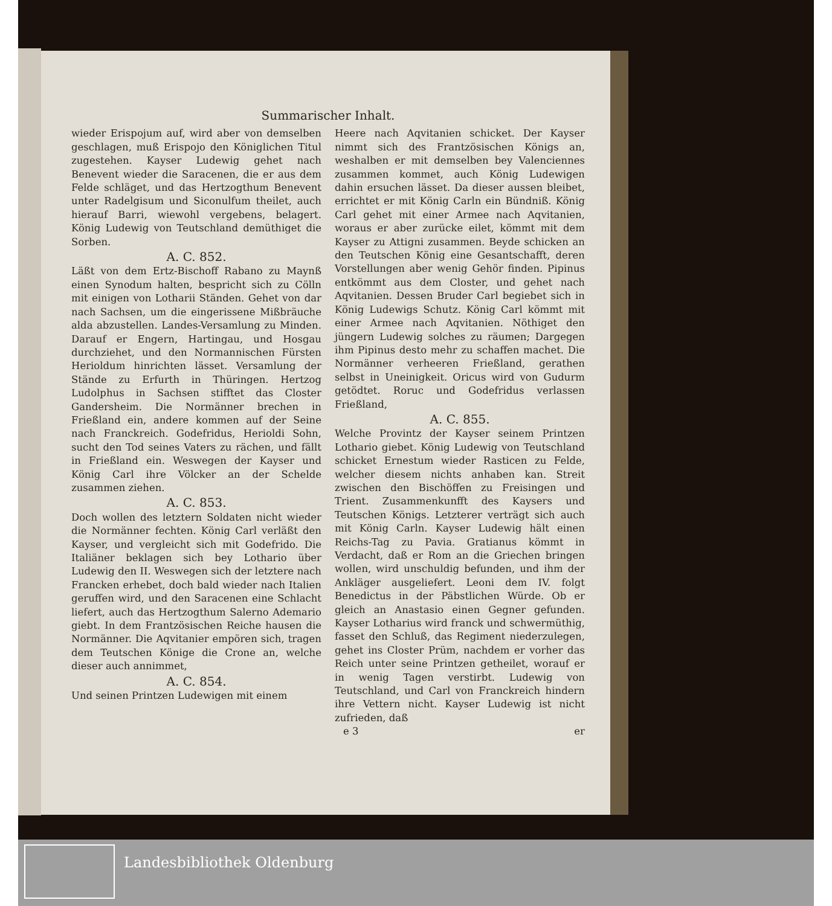Summarischer Inhalt.
wieder Erispojum auf, wird aber von demselben geschlagen, muß Erispojo den Königlichen Titul zugestehen. Kayser Ludewig gehet nach Benevent wieder die Saracenen, die er aus dem Felde schläget, und das Hertzogthum Benevent unter Radelgisum und Siconulfum theilet, auch hierauf Barri, wiewohl vergebens, belagert. König Ludewig von Teutschland demüthiget die Sorben.
A. C. 852.
Läßt von dem Ertz-Bischoff Rabano zu Maynß einen Synodum halten, bespricht sich zu Cölln mit einigen von Lotharii Ständen. Gehet von dar nach Sachsen, um die eingerissene Mißbräuche alda abzustellen. Landes-Versamlung zu Minden. Darauf er Engern, Hartingau, und Hosgau durchziehet, und den Normannischen Fürsten Herioldum hinrichten lässet. Versamlung der Stände zu Erfurth in Thüringen. Hertzog Ludolphus in Sachsen stifftet das Closter Gandersheim. Die Normänner brechen in Frießland ein, andere kommen auf der Seine nach Franckreich. Godefridus, Herioldi Sohn, sucht den Tod seines Vaters zu rächen, und fällt in Frießland ein. Weswegen der Kayser und König Carl ihre Völcker an der Schelde zusammen ziehen.
A. C. 853.
Doch wollen des letztern Soldaten nicht wieder die Normänner fechten. König Carl verläßt den Kayser, und vergleicht sich mit Godefrido. Die Italiäner beklagen sich bey Lothario über Ludewig den II. Weswegen sich der letztere nach Francken erhebet, doch bald wieder nach Italien geruffen wird, und den Saracenen eine Schlacht liefert, auch das Hertzogthum Salerno Ademario giebt. In dem Frantzösischen Reiche hausen die Normänner. Die Aqvitanier empören sich, tragen dem Teutschen Könige die Crone an, welche dieser auch annimmet,
A. C. 854.
Und seinen Printzen Ludewigen mit einem
Heere nach Aqvitanien schicket. Der Kayser nimmt sich des Frantzösischen Königs an, weshalben er mit demselben bey Valenciennes zusammen kommet, auch König Ludewigen dahin ersuchen lässet. Da dieser aussen bleibet, errichtet er mit König Carln ein Bündniß. König Carl gehet mit einer Armee nach Aqvitanien, woraus er aber zurücke eilet, kömmt mit dem Kayser zu Attigni zusammen. Beyde schicken an den Teutschen König eine Gesantschafft, deren Vorstellungen aber wenig Gehör finden. Pipinus entkömmt aus dem Closter, und gehet nach Aqvitanien. Dessen Bruder Carl begiebet sich in König Ludewigs Schutz. König Carl kömmt mit einer Armee nach Aqvitanien. Nöthiget den jüngern Ludewig solches zu räumen; Dargegen ihm Pipinus desto mehr zu schaffen machet. Die Normänner verheeren Frießland, gerathen selbst in Uneinigkeit. Oricus wird von Gudurm getödtet. Roruc und Godefridus verlassen Frießland,
A. C. 855.
Welche Provintz der Kayser seinem Printzen Lothario giebet. König Ludewig von Teutschland schicket Ernestum wieder Rasticen zu Felde, welcher diesem nichts anhaben kan. Streit zwischen den Bischöffen zu Freisingen und Trient. Zusammenkunfft des Kaysers und Teutschen Königs. Letzterer verträgt sich auch mit König Carln. Kayser Ludewig hält einen Reichs-Tag zu Pavia. Gratianus kömmt in Verdacht, daß er Rom an die Griechen bringen wollen, wird unschuldig befunden, und ihm der Ankläger ausgeliefert. Leoni dem IV. folgt Benedictus in der Päbstlichen Würde. Ob er gleich an Anastasio einen Gegner gefunden. Kayser Lotharius wird franck und schwermüthig, fasset den Schluß, das Regiment niederzulegen, gehet ins Closter Prüm, nachdem er vorher das Reich unter seine Printzen getheilet, worauf er in wenig Tagen verstirbt. Ludewig von Teutschland, und Carl von Franckreich hindern ihre Vettern nicht. Kayser Ludewig ist nicht zufrieden, daß
e 3 er
Landesbibliothek Oldenburg